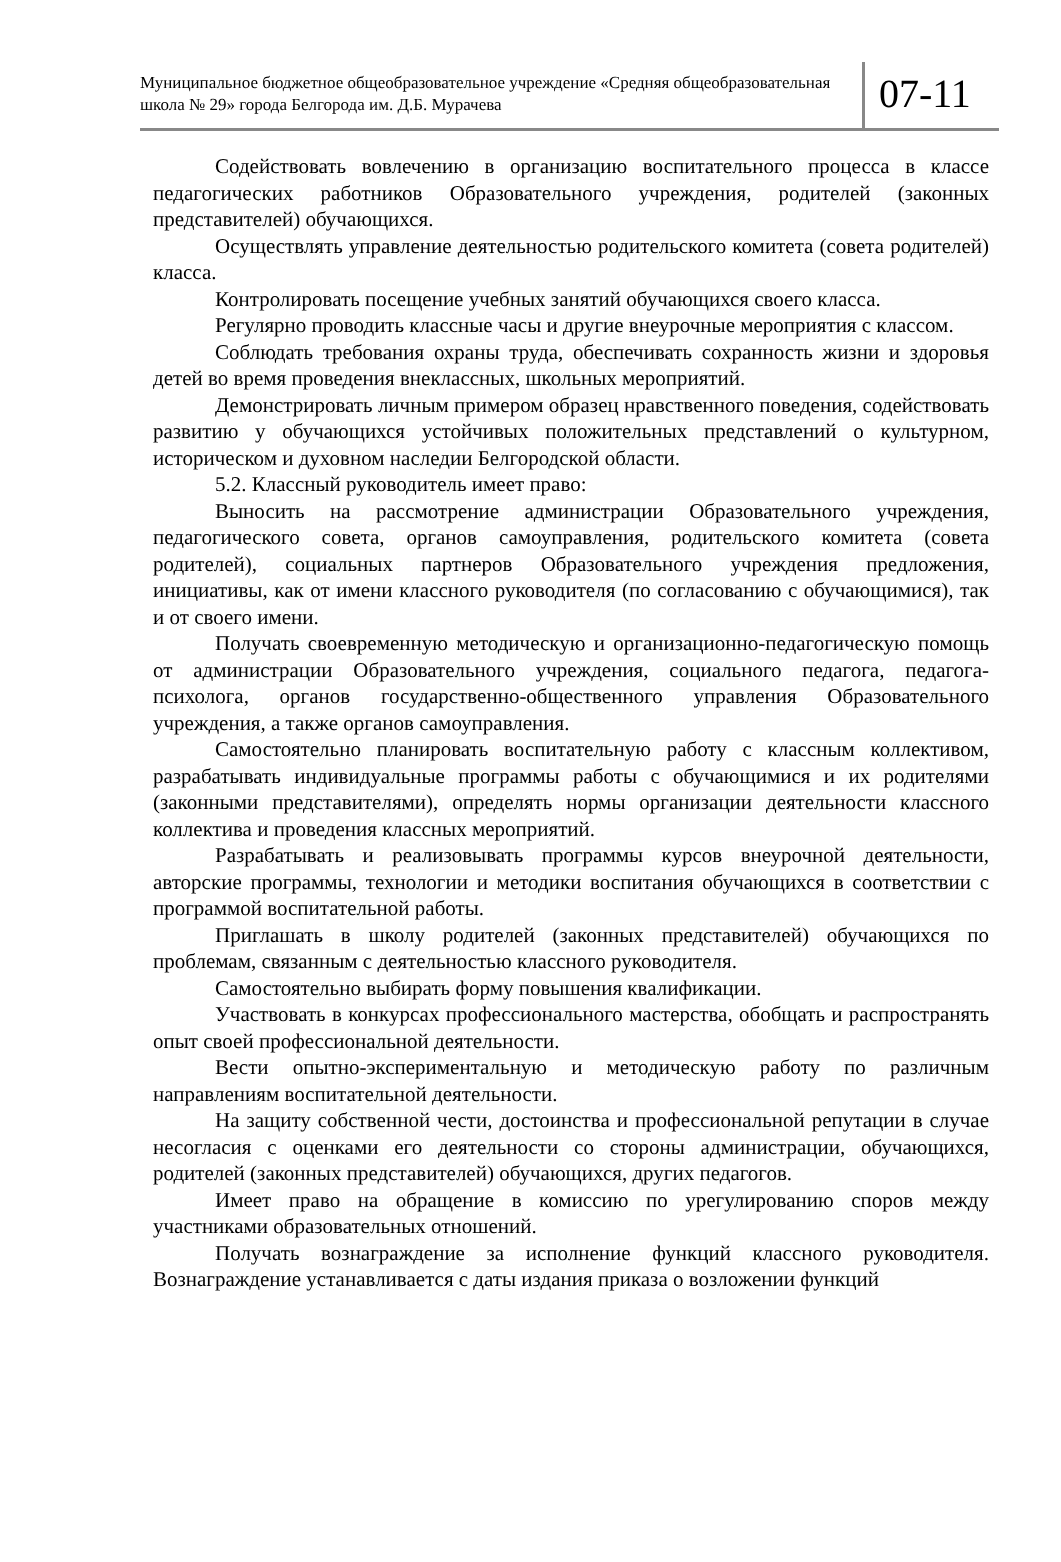Муниципальное бюджетное общеобразовательное учреждение «Средняя общеобразовательная школа № 29» города Белгорода им. Д.Б. Мурачева
07-11
Содействовать вовлечению в организацию воспитательного процесса в классе педагогических работников Образовательного учреждения, родителей (законных представителей) обучающихся.
Осуществлять управление деятельностью родительского комитета (совета родителей) класса.
Контролировать посещение учебных занятий обучающихся своего класса.
Регулярно проводить классные часы и другие внеурочные мероприятия с классом.
Соблюдать требования охраны труда, обеспечивать сохранность жизни и здоровья детей во время проведения внеклассных, школьных мероприятий.
Демонстрировать личным примером образец нравственного поведения, содействовать развитию у обучающихся устойчивых положительных представлений о культурном, историческом и духовном наследии Белгородской области.
5.2. Классный руководитель имеет право:
Выносить на рассмотрение администрации Образовательного учреждения, педагогического совета, органов самоуправления, родительского комитета (совета родителей), социальных партнеров Образовательного учреждения предложения, инициативы, как от имени классного руководителя (по согласованию с обучающимися), так и от своего имени.
Получать своевременную методическую и организационно-педагогическую помощь от администрации Образовательного учреждения, социального педагога, педагога-психолога, органов государственно-общественного управления Образовательного учреждения, а также органов самоуправления.
Самостоятельно планировать воспитательную работу с классным коллективом, разрабатывать индивидуальные программы работы с обучающимися и их родителями (законными представителями), определять нормы организации деятельности классного коллектива и проведения классных мероприятий.
Разрабатывать и реализовывать программы курсов внеурочной деятельности, авторские программы, технологии и методики воспитания обучающихся в соответствии с программой воспитательной работы.
Приглашать в школу родителей (законных представителей) обучающихся по проблемам, связанным с деятельностью классного руководителя.
Самостоятельно выбирать форму повышения квалификации.
Участвовать в конкурсах профессионального мастерства, обобщать и распространять опыт своей профессиональной деятельности.
Вести опытно-экспериментальную и методическую работу по различным направлениям воспитательной деятельности.
На защиту собственной чести, достоинства и профессиональной репутации в случае несогласия с оценками его деятельности со стороны администрации, обучающихся, родителей (законных представителей) обучающихся, других педагогов.
Имеет право на обращение в комиссию по урегулированию споров между участниками образовательных отношений.
Получать вознаграждение за исполнение функций классного руководителя. Вознаграждение устанавливается с даты издания приказа о возложении функций